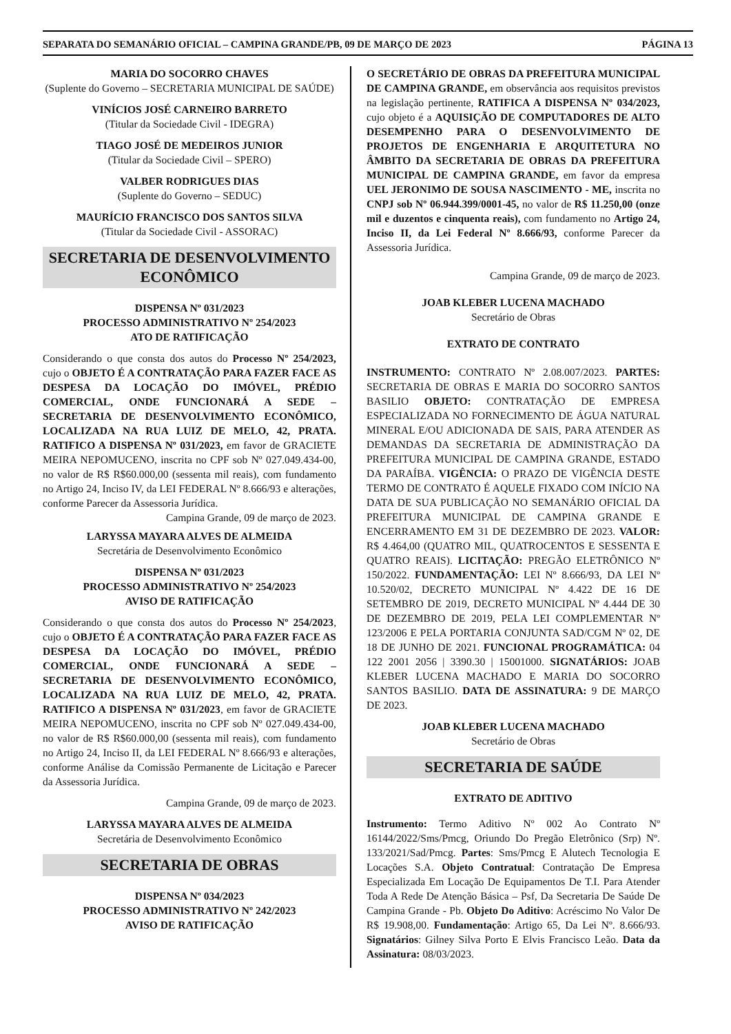SEPARATA DO SEMANÁRIO OFICIAL – CAMPINA GRANDE/PB, 09 DE MARÇO DE 2023 PÁGINA 13
MARIA DO SOCORRO CHAVES
(Suplente do Governo – SECRETARIA MUNICIPAL DE SAÚDE)
VINÍCIOS JOSÉ CARNEIRO BARRETO
(Titular da Sociedade Civil - IDEGRA)
TIAGO JOSÉ DE MEDEIROS JUNIOR
(Titular da Sociedade Civil – SPERO)
VALBER RODRIGUES DIAS
(Suplente do Governo – SEDUC)
MAURÍCIO FRANCISCO DOS SANTOS SILVA
(Titular da Sociedade Civil - ASSORAC)
SECRETARIA DE DESENVOLVIMENTO ECONÔMICO
DISPENSA Nº 031/2023
PROCESSO ADMINISTRATIVO Nº 254/2023
ATO DE RATIFICAÇÃO
Considerando o que consta dos autos do Processo Nº 254/2023, cujo o OBJETO É A CONTRATAÇÃO PARA FAZER FACE AS DESPESA DA LOCAÇÃO DO IMÓVEL, PRÉDIO COMERCIAL, ONDE FUNCIONARÁ A SEDE – SECRETARIA DE DESENVOLVIMENTO ECONÔMICO, LOCALIZADA NA RUA LUIZ DE MELO, 42, PRATA. RATIFICO A DISPENSA Nº 031/2023, em favor de GRACIETE MEIRA NEPOMUCENO, inscrita no CPF sob Nº 027.049.434-00, no valor de R$ R$60.000,00 (sessenta mil reais), com fundamento no Artigo 24, Inciso IV, da LEI FEDERAL Nº 8.666/93 e alterações, conforme Parecer da Assessoria Jurídica.
Campina Grande, 09 de março de 2023.
LARYSSA MAYARA ALVES DE ALMEIDA
Secretária de Desenvolvimento Econômico
DISPENSA Nº 031/2023
PROCESSO ADMINISTRATIVO Nº 254/2023
AVISO DE RATIFICAÇÃO
Considerando o que consta dos autos do Processo Nº 254/2023, cujo o OBJETO É A CONTRATAÇÃO PARA FAZER FACE AS DESPESA DA LOCAÇÃO DO IMÓVEL, PRÉDIO COMERCIAL, ONDE FUNCIONARÁ A SEDE – SECRETARIA DE DESENVOLVIMENTO ECONÔMICO, LOCALIZADA NA RUA LUIZ DE MELO, 42, PRATA. RATIFICO A DISPENSA Nº 031/2023, em favor de GRACIETE MEIRA NEPOMUCENO, inscrita no CPF sob Nº 027.049.434-00, no valor de R$ R$60.000,00 (sessenta mil reais), com fundamento no Artigo 24, Inciso II, da LEI FEDERAL Nº 8.666/93 e alterações, conforme Análise da Comissão Permanente de Licitação e Parecer da Assessoria Jurídica.
Campina Grande, 09 de março de 2023.
LARYSSA MAYARA ALVES DE ALMEIDA
Secretária de Desenvolvimento Econômico
SECRETARIA DE OBRAS
DISPENSA Nº 034/2023
PROCESSO ADMINISTRATIVO Nº 242/2023
AVISO DE RATIFICAÇÃO
O SECRETÁRIO DE OBRAS DA PREFEITURA MUNICIPAL DE CAMPINA GRANDE, em observância aos requisitos previstos na legislação pertinente, RATIFICA A DISPENSA Nº 034/2023, cujo objeto é a AQUISIÇÃO DE COMPUTADORES DE ALTO DESEMPENHO PARA O DESENVOLVIMENTO DE PROJETOS DE ENGENHARIA E ARQUITETURA NO ÂMBITO DA SECRETARIA DE OBRAS DA PREFEITURA MUNICIPAL DE CAMPINA GRANDE, em favor da empresa UEL JERONIMO DE SOUSA NASCIMENTO - ME, inscrita no CNPJ sob Nº 06.944.399/0001-45, no valor de R$ 11.250,00 (onze mil e duzentos e cinquenta reais), com fundamento no Artigo 24, Inciso II, da Lei Federal Nº 8.666/93, conforme Parecer da Assessoria Jurídica.
Campina Grande, 09 de março de 2023.
JOAB KLEBER LUCENA MACHADO
Secretário de Obras
EXTRATO DE CONTRATO
INSTRUMENTO: CONTRATO Nº 2.08.007/2023. PARTES: SECRETARIA DE OBRAS E MARIA DO SOCORRO SANTOS BASILIO OBJETO: CONTRATAÇÃO DE EMPRESA ESPECIALIZADA NO FORNECIMENTO DE ÁGUA NATURAL MINERAL E/OU ADICIONADA DE SAIS, PARA ATENDER AS DEMANDAS DA SECRETARIA DE ADMINISTRAÇÃO DA PREFEITURA MUNICIPAL DE CAMPINA GRANDE, ESTADO DA PARAÍBA. VIGÊNCIA: O PRAZO DE VIGÊNCIA DESTE TERMO DE CONTRATO É AQUELE FIXADO COM INÍCIO NA DATA DE SUA PUBLICAÇÃO NO SEMANÁRIO OFICIAL DA PREFEITURA MUNICIPAL DE CAMPINA GRANDE E ENCERRAMENTO EM 31 DE DEZEMBRO DE 2023. VALOR: R$ 4.464,00 (QUATRO MIL, QUATROCENTOS E SESSENTA E QUATRO REAIS). LICITAÇÃO: PREGÃO ELETRÔNICO Nº 150/2022. FUNDAMENTAÇÃO: LEI Nº 8.666/93, DA LEI Nº 10.520/02, DECRETO MUNICIPAL Nº 4.422 DE 16 DE SETEMBRO DE 2019, DECRETO MUNICIPAL Nº 4.444 DE 30 DE DEZEMBRO DE 2019, PELA LEI COMPLEMENTAR Nº 123/2006 E PELA PORTARIA CONJUNTA SAD/CGM Nº 02, DE 18 DE JUNHO DE 2021. FUNCIONAL PROGRAMÁTICA: 04 122 2001 2056 | 3390.30 | 15001000. SIGNATÁRIOS: JOAB KLEBER LUCENA MACHADO E MARIA DO SOCORRO SANTOS BASILIO. DATA DE ASSINATURA: 9 DE MARÇO DE 2023.
JOAB KLEBER LUCENA MACHADO
Secretário de Obras
SECRETARIA DE SAÚDE
EXTRATO DE ADITIVO
Instrumento: Termo Aditivo Nº 002 Ao Contrato Nº 16144/2022/Sms/Pmcg, Oriundo Do Pregão Eletrônico (Srp) Nº. 133/2021/Sad/Pmcg. Partes: Sms/Pmcg E Alutech Tecnologia E Locações S.A. Objeto Contratual: Contratação De Empresa Especializada Em Locação De Equipamentos De T.I. Para Atender Toda A Rede De Atenção Básica – Psf, Da Secretaria De Saúde De Campina Grande - Pb. Objeto Do Aditivo: Acréscimo No Valor De R$ 19.908,00. Fundamentação: Artigo 65, Da Lei Nº. 8.666/93. Signatários: Gilney Silva Porto E Elvis Francisco Leão. Data da Assinatura: 08/03/2023.